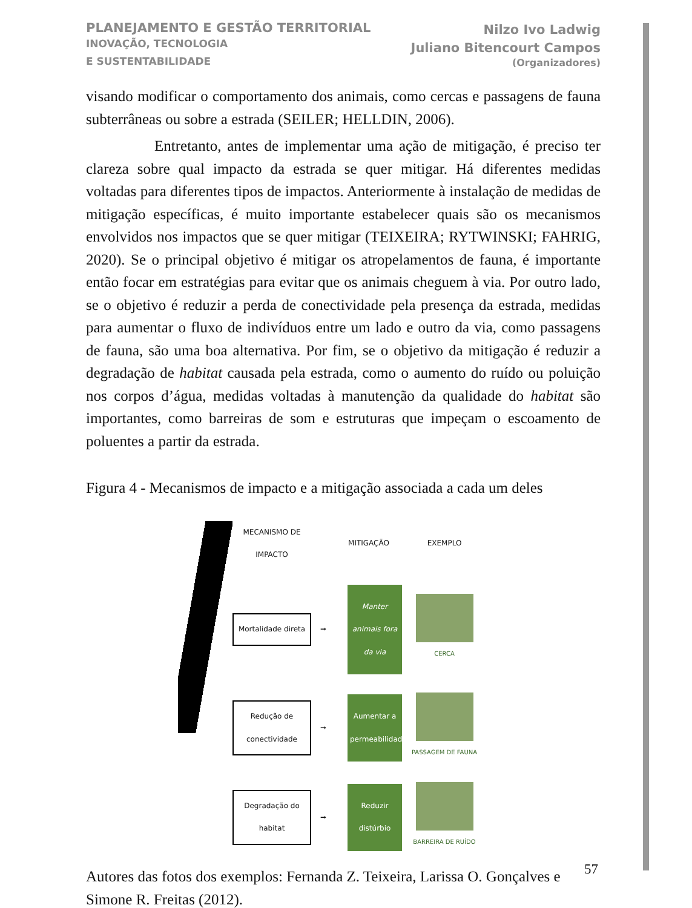PLANEJAMENTO E GESTÃO TERRITORIAL
INOVAÇÃO, TECNOLOGIA
E SUSTENTABILIDADE
Nilzo Ivo Ladwig
Juliano Bitencourt Campos
(Organizadores)
visando modificar o comportamento dos animais, como cercas e passagens de fauna subterrâneas ou sobre a estrada (SEILER; HELLDIN, 2006).
Entretanto, antes de implementar uma ação de mitigação, é preciso ter clareza sobre qual impacto da estrada se quer mitigar. Há diferentes medidas voltadas para diferentes tipos de impactos. Anteriormente à instalação de medidas de mitigação específicas, é muito importante estabelecer quais são os mecanismos envolvidos nos impactos que se quer mitigar (TEIXEIRA; RYTWINSKI; FAHRIG, 2020). Se o principal objetivo é mitigar os atropelamentos de fauna, é importante então focar em estratégias para evitar que os animais cheguem à via. Por outro lado, se o objetivo é reduzir a perda de conectividade pela presença da estrada, medidas para aumentar o fluxo de indivíduos entre um lado e outro da via, como passagens de fauna, são uma boa alternativa. Por fim, se o objetivo da mitigação é reduzir a degradação de habitat causada pela estrada, como o aumento do ruído ou poluição nos corpos d’água, medidas voltadas à manutenção da qualidade do habitat são importantes, como barreiras de som e estruturas que impeçam o escoamento de poluentes a partir da estrada.
Figura 4 - Mecanismos de impacto e a mitigação associada a cada um deles
MECANISMO DE IMPACTO
MITIGAÇÃO
EXEMPLO
Mortalidade direta
➞
Manter animais fora da via
CERCA
Redução de conectividade
➞
Aumentar a permeabilidade
PASSAGEM DE FAUNA
Degradação do habitat
➞
Reduzir distúrbio
BARREIRA DE RUÍDO
Autores das fotos dos exemplos: Fernanda Z. Teixeira, Larissa O. Gonçalves e Simone R. Freitas (2012).
57